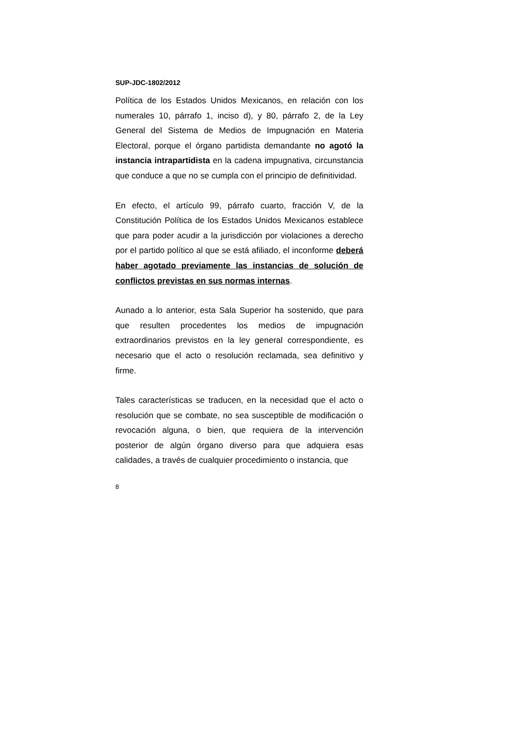SUP-JDC-1802/2012
Política de los Estados Unidos Mexicanos, en relación con los numerales 10, párrafo 1, inciso d), y 80, párrafo 2, de la Ley General del Sistema de Medios de Impugnación en Materia Electoral, porque el órgano partidista demandante no agotó la instancia intrapartidista en la cadena impugnativa, circunstancia que conduce a que no se cumpla con el principio de definitividad.
En efecto, el artículo 99, párrafo cuarto, fracción V, de la Constitución Política de los Estados Unidos Mexicanos establece que para poder acudir a la jurisdicción por violaciones a derecho por el partido político al que se está afiliado, el inconforme deberá haber agotado previamente las instancias de solución de conflictos previstas en sus normas internas.
Aunado a lo anterior, esta Sala Superior ha sostenido, que para que resulten procedentes los medios de impugnación extraordinarios previstos en la ley general correspondiente, es necesario que el acto o resolución reclamada, sea definitivo y firme.
Tales características se traducen, en la necesidad que el acto o resolución que se combate, no sea susceptible de modificación o revocación alguna, o bien, que requiera de la intervención posterior de algún órgano diverso para que adquiera esas calidades, a través de cualquier procedimiento o instancia, que
8